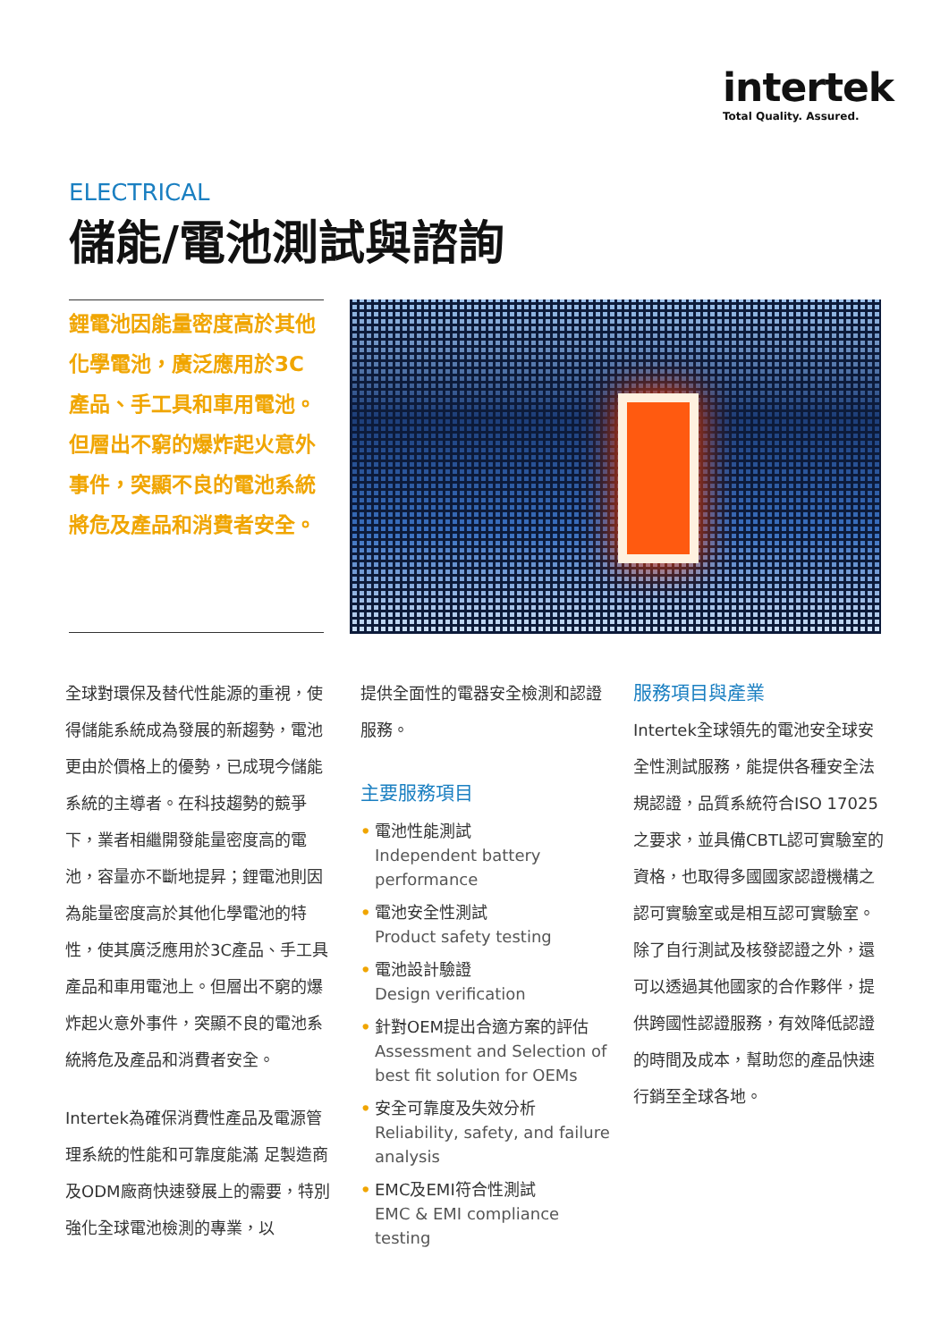intertek
Total Quality. Assured.
ELECTRICAL
儲能/電池測試與諮詢
鋰電池因能量密度高於其他化學電池，廣泛應用於3C產品、手工具和車用電池。但層出不窮的爆炸起火意外事件，突顯不良的電池系統將危及產品和消費者安全。
全球對環保及替代性能源的重視，使得儲能系統成為發展的新趨勢，電池更由於價格上的優勢，已成現今儲能系統的主導者。在科技趨勢的競爭下，業者相繼開發能量密度高的電池，容量亦不斷地提昇；鋰電池則因為能量密度高於其他化學電池的特性，使其廣泛應用於3C產品、手工具產品和車用電池上。但層出不窮的爆炸起火意外事件，突顯不良的電池系統將危及產品和消費者安全。
Intertek為確保消費性產品及電源管理系統的性能和可靠度能滿 足製造商及ODM廠商快速發展上的需要，特別強化全球電池檢測的專業，以
提供全面性的電器安全檢測和認證服務。
主要服務項目
• 電池性能測試
Independent battery performance
• 電池安全性測試
Product safety testing
• 電池設計驗證
Design verification
• 針對OEM提出合適方案的評估
Assessment and Selection of best fit solution for OEMs
• 安全可靠度及失效分析
Reliability, safety, and failure analysis
• EMC及EMI符合性測試
EMC & EMI compliance testing
服務項目與產業
Intertek全球領先的電池安全球安全性測試服務，能提供各種安全法規認證，品質系統符合ISO 17025 之要求，並具備CBTL認可實驗室的資格，也取得多國國家認證機構之認可實驗室或是相互認可實驗室。除了自行測試及核發認證之外，還可以透過其他國家的合作夥伴，提供跨國性認證服務，有效降低認證的時間及成本，幫助您的產品快速行銷至全球各地。